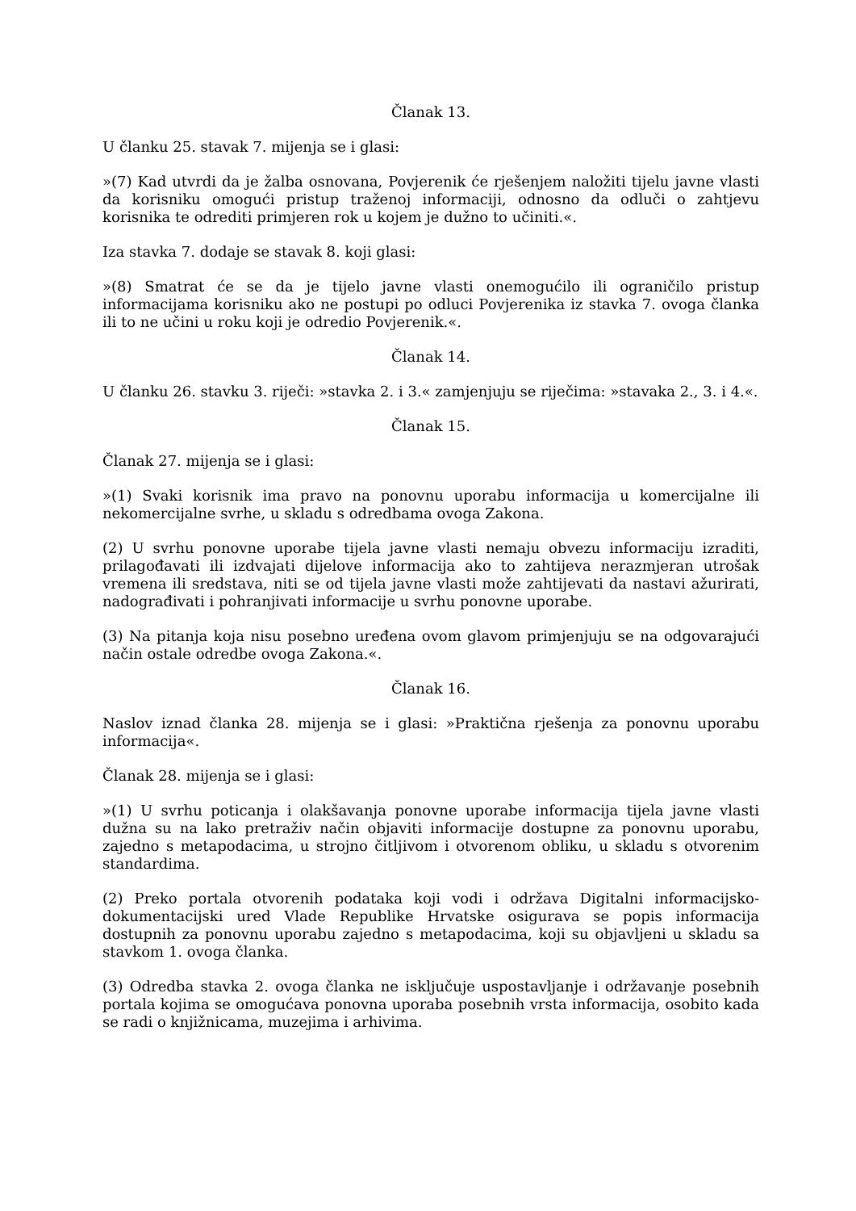Članak 13.
U članku 25. stavak 7. mijenja se i glasi:
»(7) Kad utvrdi da je žalba osnovana, Povjerenik će rješenjem naložiti tijelu javne vlasti da korisniku omogući pristup traženoj informaciji, odnosno da odluči o zahtjevu korisnika te odrediti primjeren rok u kojem je dužno to učiniti.«.
Iza stavka 7. dodaje se stavak 8. koji glasi:
»(8) Smatrat će se da je tijelo javne vlasti onemogućilo ili ograničilo pristup informacijama korisniku ako ne postupi po odluci Povjerenika iz stavka 7. ovoga članka ili to ne učini u roku koji je odredio Povjerenik.«.
Članak 14.
U članku 26. stavku 3. riječi: »stavka 2. i 3.« zamjenjuju se riječima: »stavaka 2., 3. i 4.«.
Članak 15.
Članak 27. mijenja se i glasi:
»(1) Svaki korisnik ima pravo na ponovnu uporabu informacija u komercijalne ili nekomercijalne svrhe, u skladu s odredbama ovoga Zakona.
(2) U svrhu ponovne uporabe tijela javne vlasti nemaju obvezu informaciju izraditi, prilagođavati ili izdvajati dijelove informacija ako to zahtijeva nerazmjeran utrošak vremena ili sredstava, niti se od tijela javne vlasti može zahtijevati da nastavi ažurirati, nadograđivati i pohranjivati informacije u svrhu ponovne uporabe.
(3) Na pitanja koja nisu posebno uređena ovom glavom primjenjuju se na odgovarajući način ostale odredbe ovoga Zakona.«.
Članak 16.
Naslov iznad članka 28. mijenja se i glasi: »Praktična rješenja za ponovnu uporabu informacija«.
Članak 28. mijenja se i glasi:
»(1) U svrhu poticanja i olakšavanja ponovne uporabe informacija tijela javne vlasti dužna su na lako pretraživ način objaviti informacije dostupne za ponovnu uporabu, zajedno s metapodacima, u strojno čitljivom i otvorenom obliku, u skladu s otvorenim standardima.
(2) Preko portala otvorenih podataka koji vodi i održava Digitalni informacijsko-dokumentacijski ured Vlade Republike Hrvatske osigurava se popis informacija dostupnih za ponovnu uporabu zajedno s metapodacima, koji su objavljeni u skladu sa stavkom 1. ovoga članka.
(3) Odredba stavka 2. ovoga članka ne isključuje uspostavljanje i održavanje posebnih portala kojima se omogućava ponovna uporaba posebnih vrsta informacija, osobito kada se radi o knjižnicama, muzejima i arhivima.